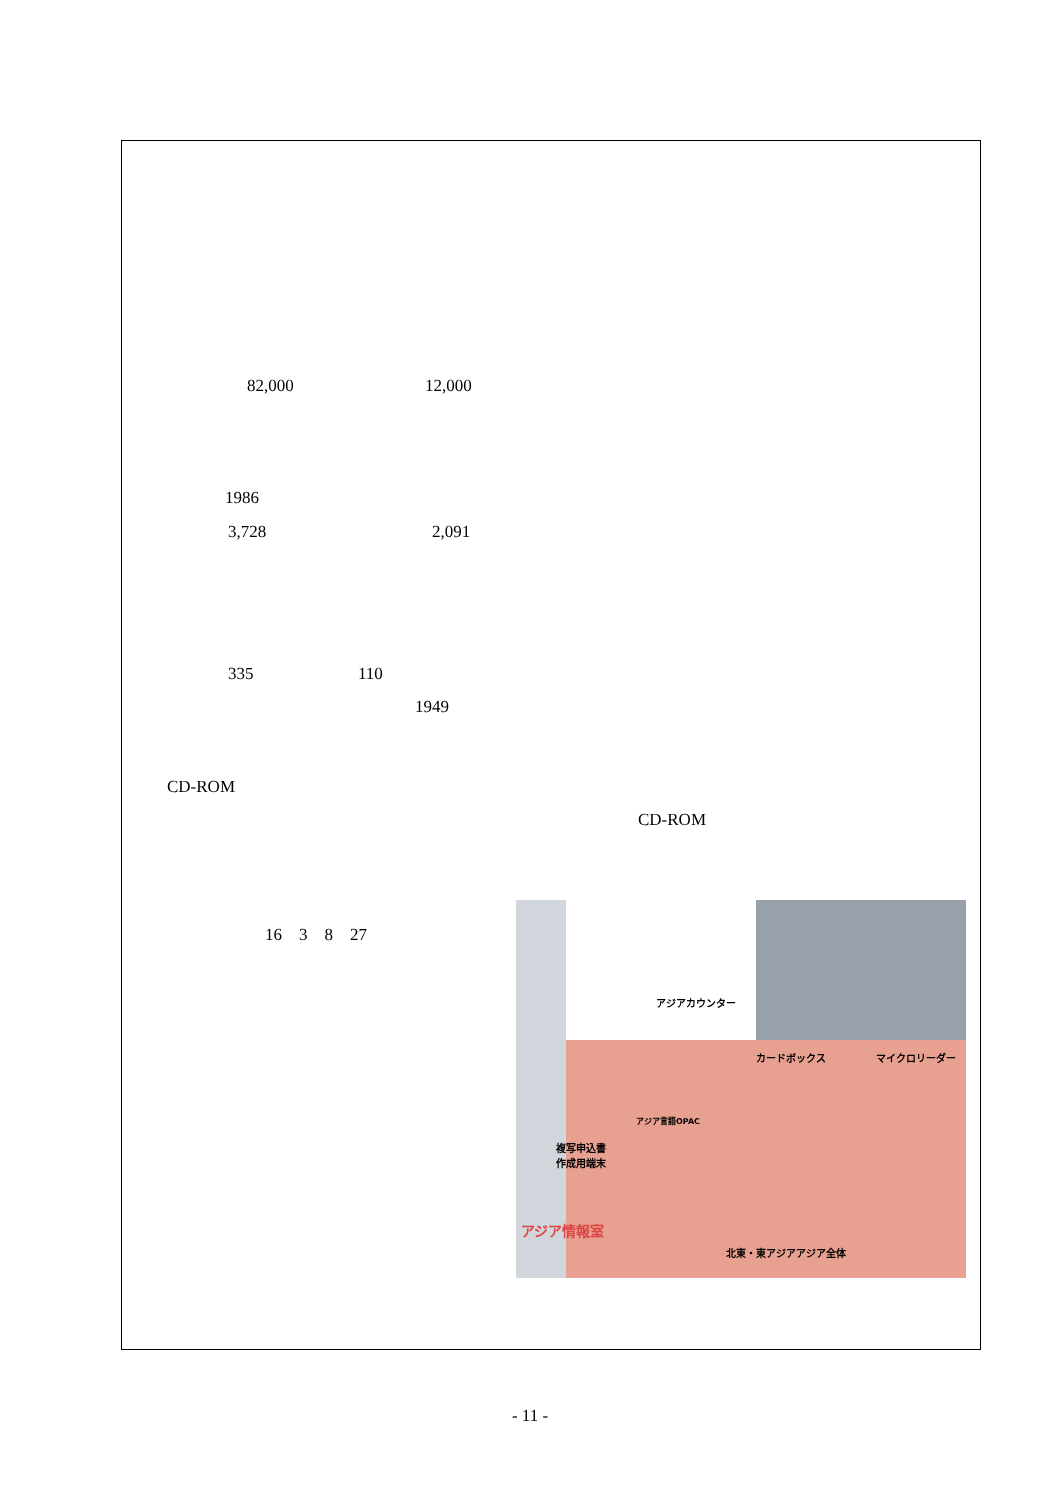82,000 12,000
1986
3,728 2,091
335 110
1949
CD-ROM
CD-ROM
16　3　8　27
アジアカウンター
カードボックス マイクロリーダー
複写申込書
作成用端末
アジア言語OPAC
アジア情報室
北東・東アジア アジア全体
- 11 -